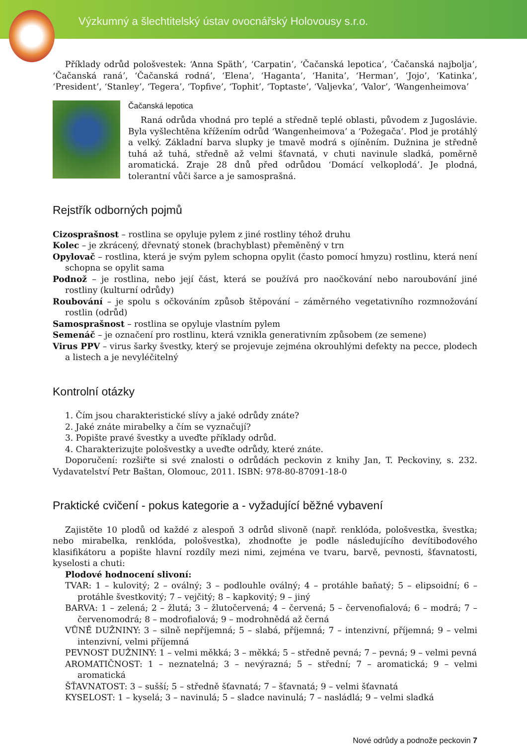Výzkumný a šlechtitelský ústav ovocnářský Holovousy s.r.o.
Příklady odrůd pološvestek: ‘Anna Späth’, ‘Carpatin’, ‘Čačanská lepotica’, ‘Čačanská najbolja’, ‘Čačanská raná’, ‘Čačanská rodná’, ‘Elena’, ‘Haganta’, ‘Hanita’, ‘Herman’, ‘Jojo’, ‘Katinka’, ‘President’, ‘Stanley’, ‘Tegera’, ‘Topfive’, ‘Tophit’, ‘Toptaste’, ‘Valjevka’, ‘Valor’, ‘Wangenheimova’
Čačanská lepotica
Raná odrůda vhodná pro teplé a středně teplé oblasti, původem z Jugoslávie. Byla vyšlechtěna křížením odrůd ‘Wangenheimova’ a ‘Požegača’. Plod je protáhlý a velký. Základní barva slupky je tmavě modrá s ojíněním. Dužnina je středně tuhá až tuhá, středně až velmi šťavnatá, v chuti navinule sladká, poměrně aromatická. Zraje 28 dnů před odrůdou ‘Domácí velkoplodá’. Je plodná, tolerantní vůči šarce a je samosprašná.
Rejstřík odborných pojmů
Cizosprašnost – rostlina se opyluje pylem z jiné rostliny téhož druhu
Kolec – je zkrácený, dřevnatý stonek (brachyblast) přeměněný v trn
Opylovač – rostlina, která je svým pylem schopna opylit (často pomocí hmyzu) rostlinu, která není schopna se opylit sama
Podnož – je rostlina, nebo její část, která se používá pro naočkování nebo naroubování jiné rostliny (kulturní odrůdy)
Roubování – je spolu s očkováním způsob štěpování – záměrného vegetativního rozmnožování rostlin (odrůd)
Samosprašnost – rostlina se opyluje vlastním pylem
Semenáč – je označení pro rostlinu, která vznikla generativním způsobem (ze semene)
Virus PPV – virus šarky švestky, který se projevuje zejména okrouhlými defekty na pecce, plodech a listech a je nevyléčitelný
Kontrolní otázky
1. Čím jsou charakteristické slívy a jaké odrůdy znáte?
2. Jaké znáte mirabelky a čím se vyznačují?
3. Popište pravé švestky a uveďte příklady odrůd.
4. Charakterizujte pološvestky a uveďte odrůdy, které znáte.
Doporučení: rozšiřte si své znalosti o odrůdách peckovin z knihy Jan, T. Peckoviny, s. 232. Vydavatelství Petr Baštan, Olomouc, 2011. ISBN: 978-80-87091-18-0
Praktické cvičení - pokus kategorie a - vyžadující běžné vybavení
Zajistěte 10 plodů od každé z alespoň 3 odrůd slivoně (např. renklóda, pološvestka, švestka; nebo mirabelka, renklóda, pološvestka), zhodnoťte je podle následujícího devítibodového klasifikátoru a popište hlavní rozdíly mezi nimi, zejména ve tvaru, barvě, pevnosti, šťavnatosti, kyselosti a chuti:
Plodové hodnocení slivoní:
TVAR: 1 – kulovitý; 2 – oválný; 3 – podlouhle oválný; 4 – protáhle baňatý; 5 – elipsoidní; 6 – protáhle švestkovitý; 7 – vejčitý; 8 – kapkovitý; 9 – jiný
BARVA: 1 – zelená; 2 – žlutá; 3 – žlutočervená; 4 – červená; 5 – červenofialová; 6 – modrá; 7 – červenomodrá; 8 – modrofialová; 9 – modrohnědá až černá
VŮNĚ DUŽNINY: 3 – silně nepříjemná; 5 – slabá, příjemná; 7 – intenzivní, příjemná; 9 – velmi intenzivní, velmi příjemná
PEVNOST DUŽNINY: 1 – velmi měkká; 3 – měkká; 5 – středně pevná; 7 – pevná; 9 – velmi pevná
AROMATIČNOST: 1 – neznatelná; 3 – nevýrazná; 5 – střední; 7 – aromatická; 9 – velmi aromatická
ŠŤAVNATOST: 3 – sušší; 5 – středně šťavnatá; 7 – šťavnatá; 9 – velmi šťavnatá
KYSELOST: 1 – kyselá; 3 – navinulá; 5 – sladce navinulá; 7 – nasládlá; 9 – velmi sladká
Nové odrůdy a podnože peckovin 7